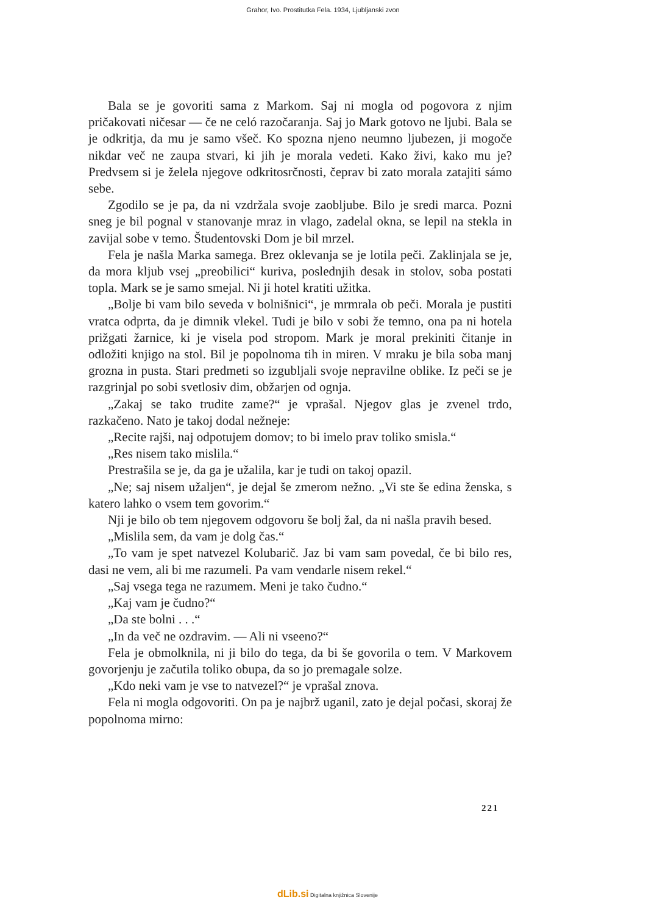Grahor, Ivo. Prostitutka Fela. 1934, Ljubljanski zvon
Bala se je govoriti sama z Markom. Saj ni mogla od pogovora z njim pričakovati ničesar — če ne celó razočaranja. Saj jo Mark gotovo ne ljubi. Bala se je odkritja, da mu je samo všeč. Ko spozna njeno neumno ljubezen, ji mogoče nikdar več ne zaupa stvari, ki jih je morala vedeti. Kako živi, kako mu je? Predvsem si je želela njegove odkritosrčnosti, čeprav bi zato morala zatajiti sámo sebe.
Zgodilo se je pa, da ni vzdržala svoje zaobljube. Bilo je sredi marca. Pozni sneg je bil pognal v stanovanje mraz in vlago, zadelal okna, se lepil na stekla in zavijal sobe v temo. Študentovski Dom je bil mrzel.
Fela je našla Marka samega. Brez oklevanja se je lotila peči. Zaklinjala se je, da mora kljub vsej „preobilici“ kuriva, poslednjih desak in stolov, soba postati topla. Mark se je samo smejal. Ni ji hotel kratiti užitka.
„Bolje bi vam bilo seveda v bolnišnici“, je mrmrala ob peči. Morala je pustiti vratca odprta, da je dimnik vlekel. Tudi je bilo v sobi že temno, ona pa ni hotela prižgati žarnice, ki je visela pod stropom. Mark je moral prekiniti čitanje in odložiti knjigo na stol. Bil je popolnoma tih in miren. V mraku je bila soba manj grozna in pusta. Stari predmeti so izgubljali svoje nepravilne oblike. Iz peči se je razgrinjal po sobi svetlosiv dim, obžarjen od ognja.
„Zakaj se tako trudite zame?“ je vprašal. Njegov glas je zvenel trdo, razkačeno. Nato je takoj dodal nežneje:
„Recite rajši, naj odpotujem domov; to bi imelo prav toliko smisla.“
„Res nisem tako mislila.“
Prestrašila se je, da ga je užalila, kar je tudi on takoj opazil.
„Ne; saj nisem užaljen“, je dejal še zmerom nežno. „Vi ste še edina ženska, s katero lahko o vsem tem govorim.“
Nji je bilo ob tem njegovem odgovoru še bolj žal, da ni našla pravih besed.
„Mislila sem, da vam je dolg čas.“
„To vam je spet natvezel Kolubarič. Jaz bi vam sam povedal, če bi bilo res, dasi ne vem, ali bi me razumeli. Pa vam vendarle nisem rekel.“
„Saj vsega tega ne razumem. Meni je tako čudno.“
„Kaj vam je čudno?“
„Da ste bolni . . .“
„In da več ne ozdravim. — Ali ni vseeno?“
Fela je obmolknila, ni ji bilo do tega, da bi še govorila o tem. V Markovem govorjenju je začutila toliko obupa, da so jo premagale solze.
„Kdo neki vam je vse to natvezel?“ je vprašal znova.
Fela ni mogla odgovoriti. On pa je najbrž uganil, zato je dejal počasi, skoraj že popolnoma mirno:
221
dLib.si Digitalna knjižnica Slovenije